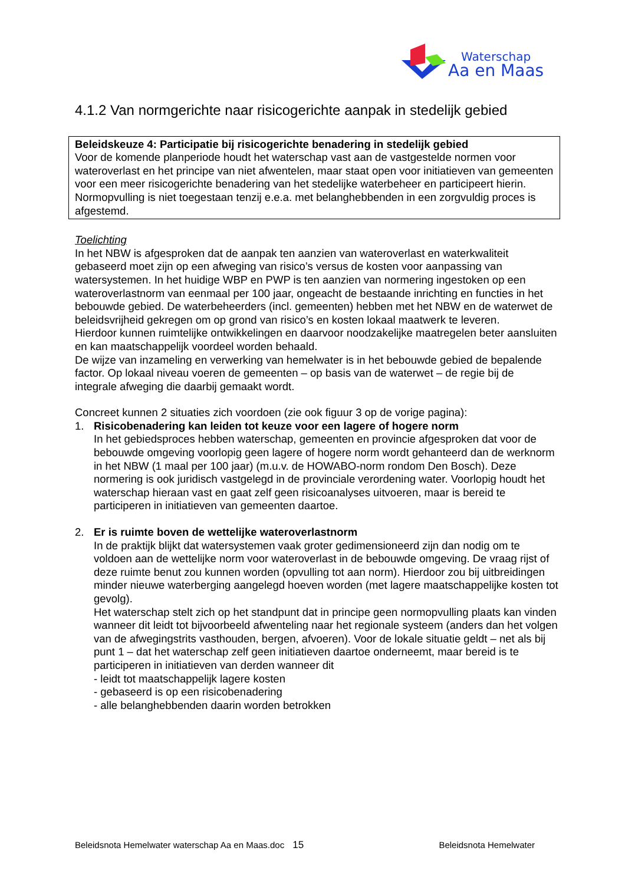Waterschap
Aa en Maas
4.1.2 Van normgerichte naar risicogerichte aanpak in stedelijk gebied
Beleidskeuze 4: Participatie bij risicogerichte benadering in stedelijk gebied
Voor de komende planperiode houdt het waterschap vast aan de vastgestelde normen voor wateroverlast en het principe van niet afwentelen, maar staat open voor initiatieven van gemeenten voor een meer risicogerichte benadering van het stedelijke waterbeheer en participeert hierin.
Normopvulling is niet toegestaan tenzij e.e.a. met belanghebbenden in een zorgvuldig proces is afgestemd.
Toelichting
In het NBW is afgesproken dat de aanpak ten aanzien van wateroverlast en waterkwaliteit gebaseerd moet zijn op een afweging van risico’s versus de kosten voor aanpassing van watersystemen. In het huidige WBP en PWP is ten aanzien van normering ingestoken op een wateroverlastnorm van eenmaal per 100 jaar, ongeacht de bestaande inrichting en functies in het bebouwde gebied. De waterbeheerders (incl. gemeenten) hebben met het NBW en de waterwet de beleidsvrijheid gekregen om op grond van risico’s en kosten lokaal maatwerk te leveren.
Hierdoor kunnen ruimtelijke ontwikkelingen en daarvoor noodzakelijke maatregelen beter aansluiten en kan maatschappelijk voordeel worden behaald.
De wijze van inzameling en verwerking van hemelwater is in het bebouwde gebied de bepalende factor. Op lokaal niveau voeren de gemeenten – op basis van de waterwet – de regie bij de integrale afweging die daarbij gemaakt wordt.
Concreet kunnen 2 situaties zich voordoen (zie ook figuur 3 op de vorige pagina):
1. Risicobenadering kan leiden tot keuze voor een lagere of hogere norm
In het gebiedsproces hebben waterschap, gemeenten en provincie afgesproken dat voor de bebouwde omgeving voorlopig geen lagere of hogere norm wordt gehanteerd dan de werknorm in het NBW (1 maal per 100 jaar) (m.u.v. de HOWABO-norm rondom Den Bosch). Deze normering is ook juridisch vastgelegd in de provinciale verordening water. Voorlopig houdt het waterschap hieraan vast en gaat zelf geen risicoanalyses uitvoeren, maar is bereid te participeren in initiatieven van gemeenten daartoe.
2. Er is ruimte boven de wettelijke wateroverlastnorm
In de praktijk blijkt dat watersystemen vaak groter gedimensioneerd zijn dan nodig om te voldoen aan de wettelijke norm voor wateroverlast in de bebouwde omgeving. De vraag rijst of deze ruimte benut zou kunnen worden (opvulling tot aan norm). Hierdoor zou bij uitbreidingen minder nieuwe waterberging aangelegd hoeven worden (met lagere maatschappelijke kosten tot gevolg).
Het waterschap stelt zich op het standpunt dat in principe geen normopvulling plaats kan vinden wanneer dit leidt tot bijvoorbeeld afwenteling naar het regionale systeem (anders dan het volgen van de afwegingstrits vasthouden, bergen, afvoeren). Voor de lokale situatie geldt – net als bij punt 1 – dat het waterschap zelf geen initiatieven daartoe onderneemt, maar bereid is te participeren in initiatieven van derden wanneer dit
- leidt tot maatschappelijk lagere kosten
- gebaseerd is op een risicobenadering
- alle belanghebbenden daarin worden betrokken
Beleidsnota Hemelwater waterschap Aa en Maas.doc 15 Beleidsnota Hemelwater